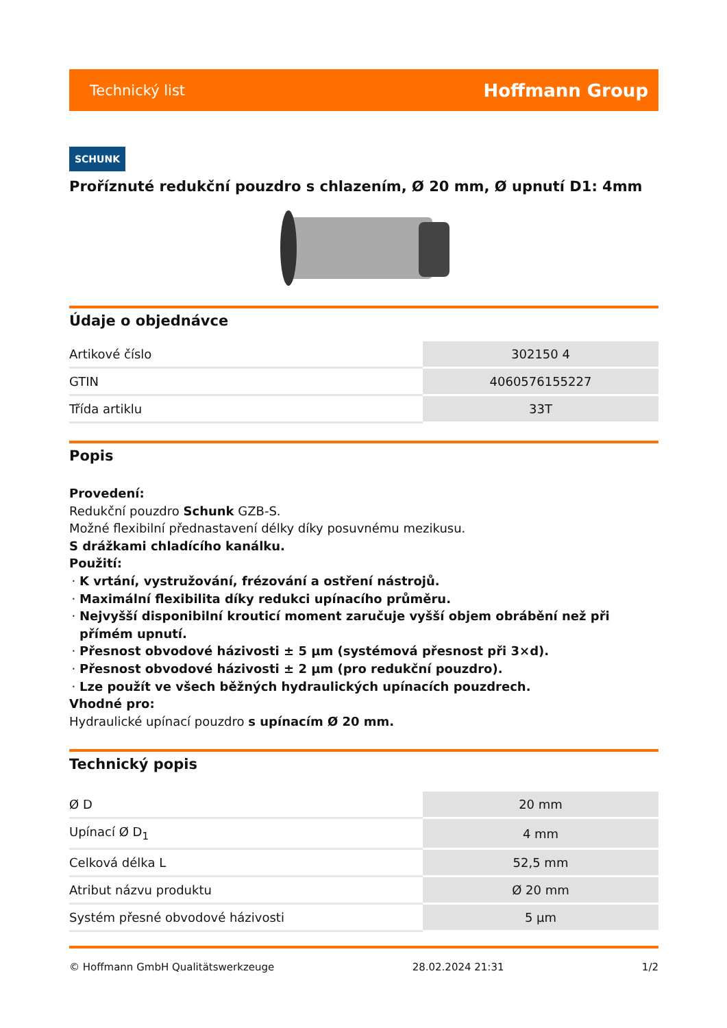Technický list Hoffmann Group
SCHUNK
Proříznuté redukční pouzdro s chlazením, Ø 20 mm, Ø upnutí D1: 4mm
Údaje o objednávce
| Artikové číslo | 302150 4 |
| GTIN | 4060576155227 |
| Třída artiklu | 33T |
Popis
Provedení:
Redukční pouzdro Schunk GZB-S.
Možné flexibilní přednastavení délky díky posuvnému mezikusu.
S drážkami chladícího kanálku.
Použití:
K vrtání, vystružování, frézování a ostření nástrojů.
Maximální flexibilita díky redukci upínacího průměru.
Nejvyšší disponibilní krouticí moment zaručuje vyšší objem obrábění než při přímém upnutí.
Přesnost obvodové házivosti ± 5 µm (systémová přesnost při 3×d).
Přesnost obvodové házivosti ± 2 µm (pro redukční pouzdro).
Lze použít ve všech běžných hydraulických upínacích pouzdrech.
Vhodné pro:
Hydraulické upínací pouzdro s upínacím Ø 20 mm.
Technický popis
| Ø D | 20 mm |
| Upínací Ø D<sub>1</sub> | 4 mm |
| Celková délka L | 52,5 mm |
| Atribut názvu produktu | Ø 20 mm |
| Systém přesné obvodové házivosti | 5 µm |
© Hoffmann GmbH Qualitätswerkzeuge 28.02.2024 21:31 1/2